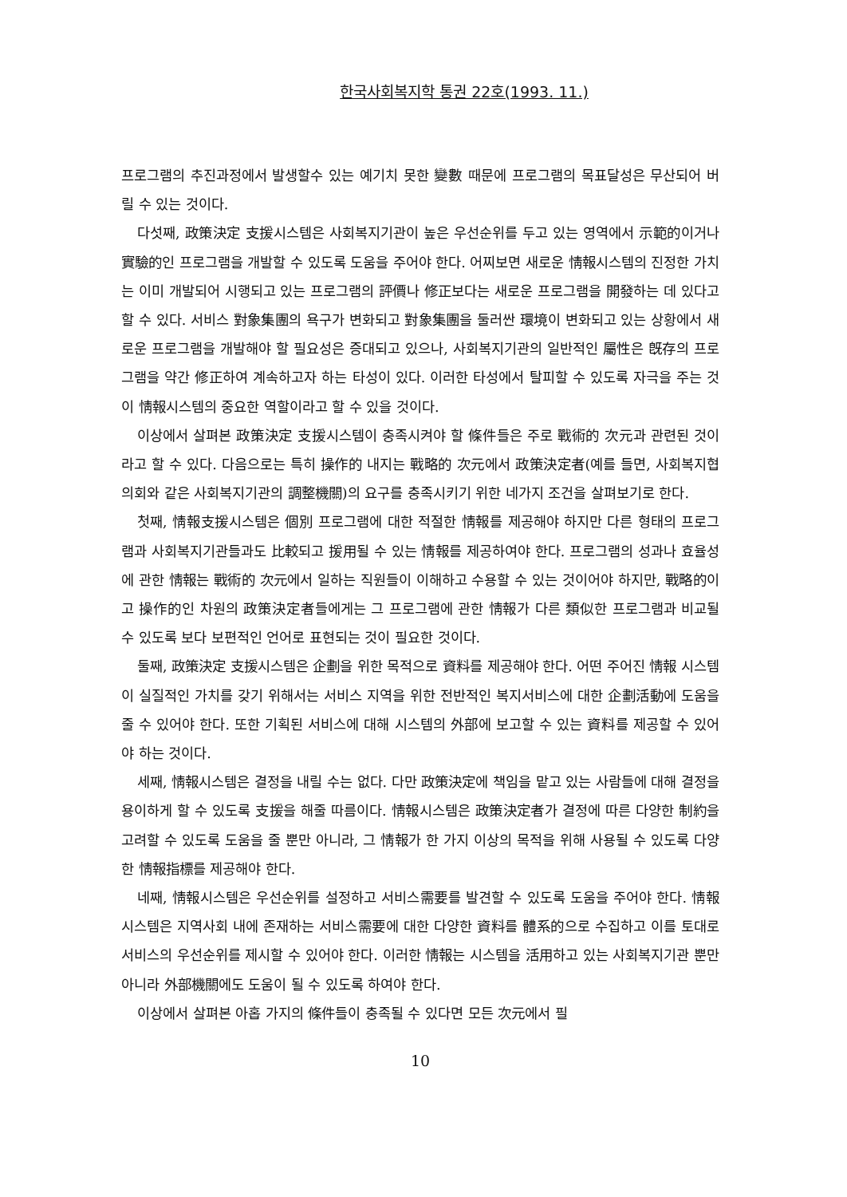한국사회복지학 통권 22호(1993. 11.)
프로그램의 추진과정에서 발생할수 있는 예기치 못한 變數 때문에 프로그램의 목표달성은 무산되어 버릴 수 있는 것이다.
다섯째, 政策決定 支援시스템은 사회복지기관이 높은 우선순위를 두고 있는 영역에서 示範的이거나 實驗的인 프로그램을 개발할 수 있도록 도움을 주어야 한다. 어찌보면 새로운 情報시스템의 진정한 가치는 이미 개발되어 시행되고 있는 프로그램의 評價나 修正보다는 새로운 프로그램을 開發하는 데 있다고 할 수 있다. 서비스 對象集團의 욕구가 변화되고 對象集團을 둘러싼 環境이 변화되고 있는 상황에서 새로운 프로그램을 개발해야 할 필요성은 증대되고 있으나, 사회복지기관의 일반적인 屬性은 旣存의 프로그램을 약간 修正하여 계속하고자 하는 타성이 있다. 이러한 타성에서 탈피할 수 있도록 자극을 주는 것이 情報시스템의 중요한 역할이라고 할 수 있을 것이다.
이상에서 살펴본 政策決定 支援시스템이 충족시켜야 할 條件들은 주로 戰術的 次元과 관련된 것이라고 할 수 있다. 다음으로는 특히 操作的 내지는 戰略的 次元에서 政策決定者(예를 들면, 사회복지협의회와 같은 사회복지기관의 調整機關)의 요구를 충족시키기 위한 네가지 조건을 살펴보기로 한다.
첫째, 情報支援시스템은 個別 프로그램에 대한 적절한 情報를 제공해야 하지만 다른 형태의 프로그램과 사회복지기관들과도 比較되고 援用될 수 있는 情報를 제공하여야 한다. 프로그램의 성과나 효율성에 관한 情報는 戰術的 次元에서 일하는 직원들이 이해하고 수용할 수 있는 것이어야 하지만, 戰略的이고 操作的인 차원의 政策決定者들에게는 그 프로그램에 관한 情報가 다른 類似한 프로그램과 비교될 수 있도록 보다 보편적인 언어로 표현되는 것이 필요한 것이다.
둘째, 政策決定 支援시스템은 企劃을 위한 목적으로 資料를 제공해야 한다. 어떤 주어진 情報 시스템이 실질적인 가치를 갖기 위해서는 서비스 지역을 위한 전반적인 복지서비스에 대한 企劃活動에 도움을 줄 수 있어야 한다. 또한 기획된 서비스에 대해 시스템의 外部에 보고할 수 있는 資料를 제공할 수 있어야 하는 것이다.
세째, 情報시스템은 결정을 내릴 수는 없다. 다만 政策決定에 책임을 맡고 있는 사람들에 대해 결정을 용이하게 할 수 있도록 支援을 해줄 따름이다. 情報시스템은 政策決定者가 결정에 따른 다양한 制約을 고려할 수 있도록 도움을 줄 뿐만 아니라, 그 情報가 한 가지 이상의 목적을 위해 사용될 수 있도록 다양한 情報指標를 제공해야 한다.
네째, 情報시스템은 우선순위를 설정하고 서비스需要를 발견할 수 있도록 도움을 주어야 한다. 情報시스템은 지역사회 내에 존재하는 서비스需要에 대한 다양한 資料를 體系的으로 수집하고 이를 토대로 서비스의 우선순위를 제시할 수 있어야 한다. 이러한 情報는 시스템을 活用하고 있는 사회복지기관 뿐만 아니라 外部機關에도 도움이 될 수 있도록 하여야 한다.
이상에서 살펴본 아홉 가지의 條件들이 충족될 수 있다면 모든 次元에서 필
10